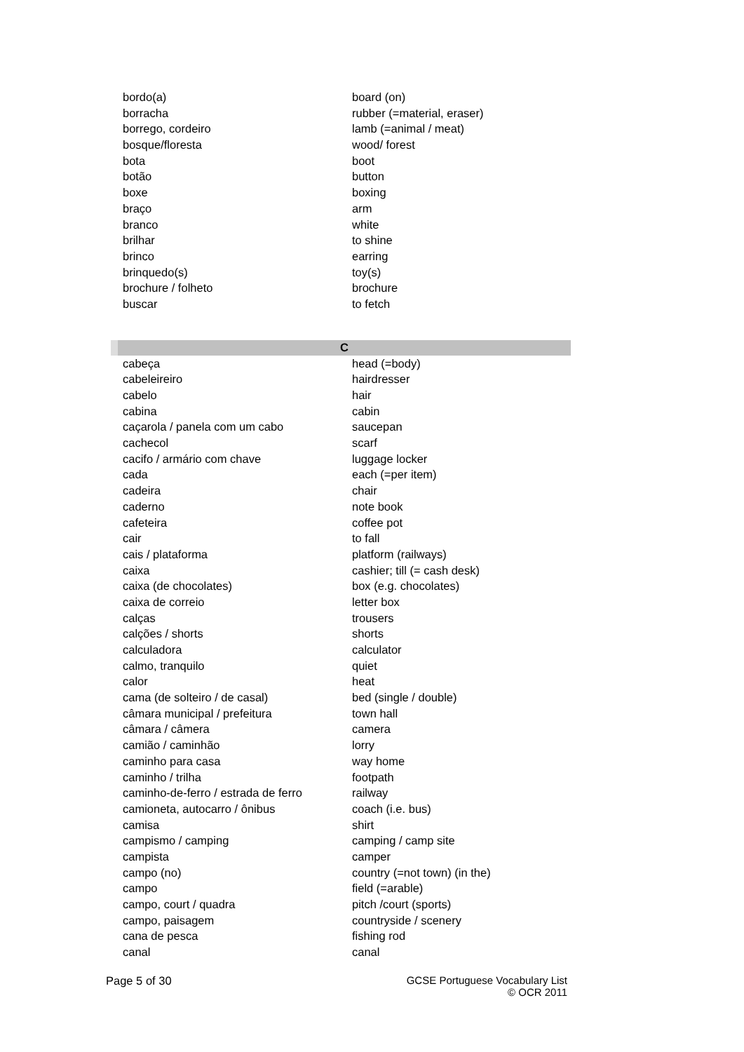| bordo(a) | board (on) |
| borracha | rubber (=material, eraser) |
| borrego, cordeiro | lamb (=animal / meat) |
| bosque/floresta | wood/ forest |
| bota | boot |
| botão | button |
| boxe | boxing |
| braço | arm |
| branco | white |
| brilhar | to shine |
| brinco | earring |
| brinquedo(s) | toy(s) |
| brochure / folheto | brochure |
| buscar | to fetch |
| C | |
| cabeça | head (=body) |
| cabeleireiro | hairdresser |
| cabelo | hair |
| cabina | cabin |
| caçarola / panela com um cabo | saucepan |
| cachecol | scarf |
| cacifo / armário com chave | luggage locker |
| cada | each (=per item) |
| cadeira | chair |
| caderno | note book |
| cafeteira | coffee pot |
| cair | to fall |
| cais / plataforma | platform (railways) |
| caixa | cashier; till (= cash desk) |
| caixa (de chocolates) | box (e.g. chocolates) |
| caixa de correio | letter box |
| calças | trousers |
| calções / shorts | shorts |
| calculadora | calculator |
| calmo, tranquilo | quiet |
| calor | heat |
| cama (de solteiro / de casal) | bed (single / double) |
| câmara municipal / prefeitura | town hall |
| câmara / câmera | camera |
| camião / caminhão | lorry |
| caminho para casa | way home |
| caminho / trilha | footpath |
| caminho-de-ferro / estrada de ferro | railway |
| camioneta, autocarro / ônibus | coach (i.e. bus) |
| camisa | shirt |
| campismo / camping | camping / camp site |
| campista | camper |
| campo (no) | country (=not town) (in the) |
| campo | field (=arable) |
| campo, court / quadra | pitch /court (sports) |
| campo, paisagem | countryside / scenery |
| cana de pesca | fishing rod |
| canal | canal |
Page 5 of 30 GCSE Portuguese Vocabulary List
© OCR 2011